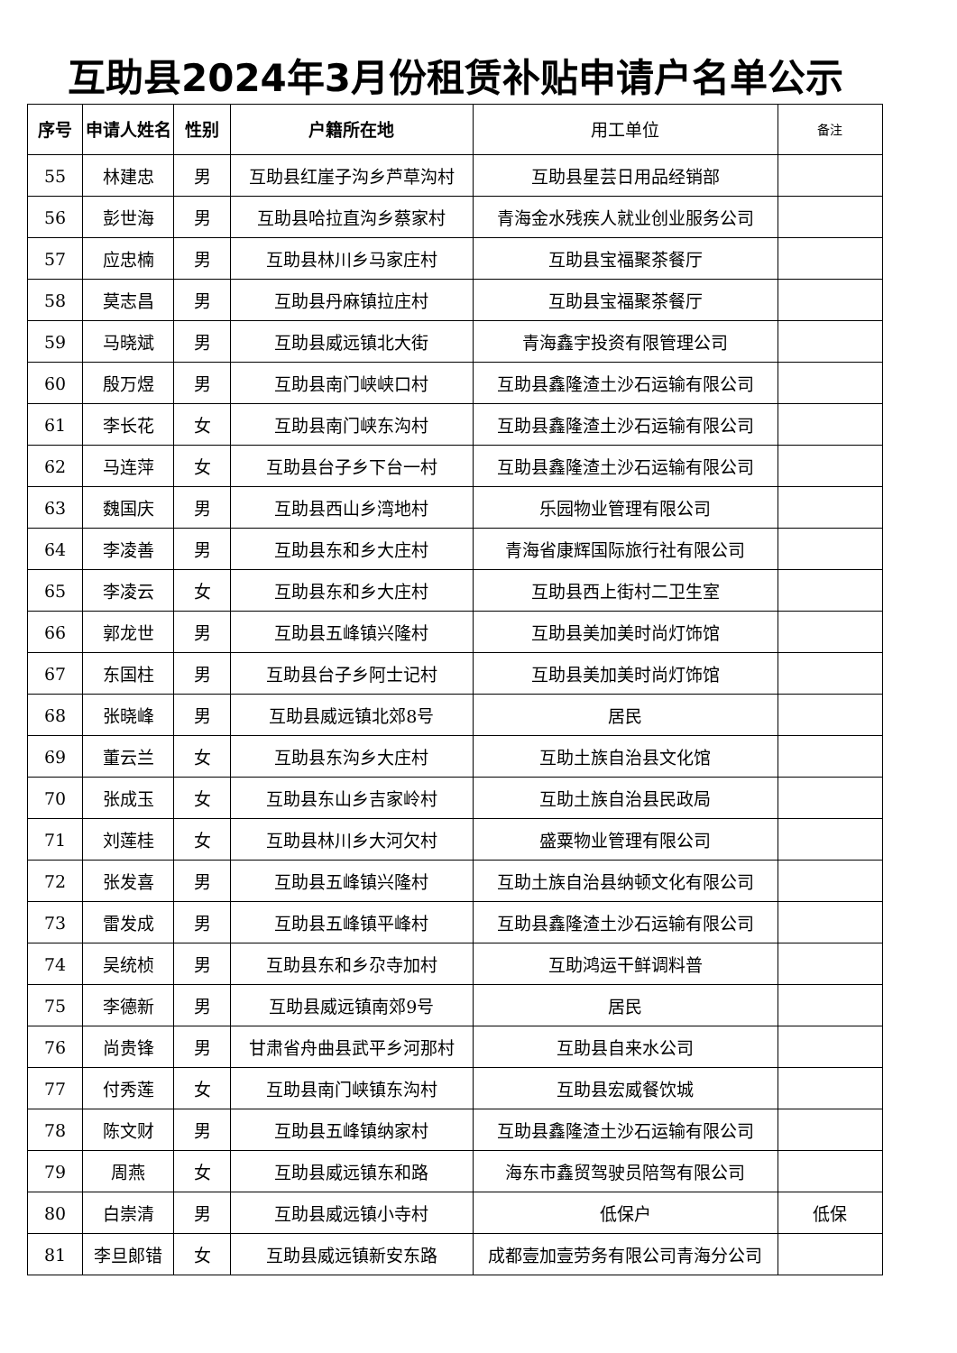互助县2024年3月份租赁补贴申请户名单公示
| 序号 | 申请人姓名 | 性别 | 户籍所在地 | 用工单位 | 备注 |
| --- | --- | --- | --- | --- | --- |
| 55 | 林建忠 | 男 | 互助县红崖子沟乡芦草沟村 | 互助县星芸日用品经销部 | |
| 56 | 彭世海 | 男 | 互助县哈拉直沟乡蔡家村 | 青海金水残疾人就业创业服务公司 | |
| 57 | 应忠楠 | 男 | 互助县林川乡马家庄村 | 互助县宝福聚茶餐厅 | |
| 58 | 莫志昌 | 男 | 互助县丹麻镇拉庄村 | 互助县宝福聚茶餐厅 | |
| 59 | 马晓斌 | 男 | 互助县威远镇北大街 | 青海鑫宇投资有限管理公司 | |
| 60 | 殷万煜 | 男 | 互助县南门峡峡口村 | 互助县鑫隆渣土沙石运输有限公司 | |
| 61 | 李长花 | 女 | 互助县南门峡东沟村 | 互助县鑫隆渣土沙石运输有限公司 | |
| 62 | 马连萍 | 女 | 互助县台子乡下台一村 | 互助县鑫隆渣土沙石运输有限公司 | |
| 63 | 魏国庆 | 男 | 互助县西山乡湾地村 | 乐园物业管理有限公司 | |
| 64 | 李凌善 | 男 | 互助县东和乡大庄村 | 青海省康辉国际旅行社有限公司 | |
| 65 | 李凌云 | 女 | 互助县东和乡大庄村 | 互助县西上街村二卫生室 | |
| 66 | 郭龙世 | 男 | 互助县五峰镇兴隆村 | 互助县美加美时尚灯饰馆 | |
| 67 | 东国柱 | 男 | 互助县台子乡阿士记村 | 互助县美加美时尚灯饰馆 | |
| 68 | 张晓峰 | 男 | 互助县威远镇北郊8号 | 居民 | |
| 69 | 董云兰 | 女 | 互助县东沟乡大庄村 | 互助土族自治县文化馆 | |
| 70 | 张成玉 | 女 | 互助县东山乡吉家岭村 | 互助土族自治县民政局 | |
| 71 | 刘莲桂 | 女 | 互助县林川乡大河欠村 | 盛粟物业管理有限公司 | |
| 72 | 张发喜 | 男 | 互助县五峰镇兴隆村 | 互助土族自治县纳顿文化有限公司 | |
| 73 | 雷发成 | 男 | 互助县五峰镇平峰村 | 互助县鑫隆渣土沙石运输有限公司 | |
| 74 | 吴统桢 | 男 | 互助县东和乡尕寺加村 | 互助鸿运干鲜调料普 | |
| 75 | 李德新 | 男 | 互助县威远镇南郊9号 | 居民 | |
| 76 | 尚贵锋 | 男 | 甘肃省舟曲县武平乡河那村 | 互助县自来水公司 | |
| 77 | 付秀莲 | 女 | 互助县南门峡镇东沟村 | 互助县宏威餐饮城 | |
| 78 | 陈文财 | 男 | 互助县五峰镇纳家村 | 互助县鑫隆渣土沙石运输有限公司 | |
| 79 | 周燕 | 女 | 互助县威远镇东和路 | 海东市鑫贸驾驶员陪驾有限公司 | |
| 80 | 白崇清 | 男 | 互助县威远镇小寺村 | 低保户 | 低保 |
| 81 | 李旦郎错 | 女 | 互助县威远镇新安东路 | 成都壹加壹劳务有限公司青海分公司 | |